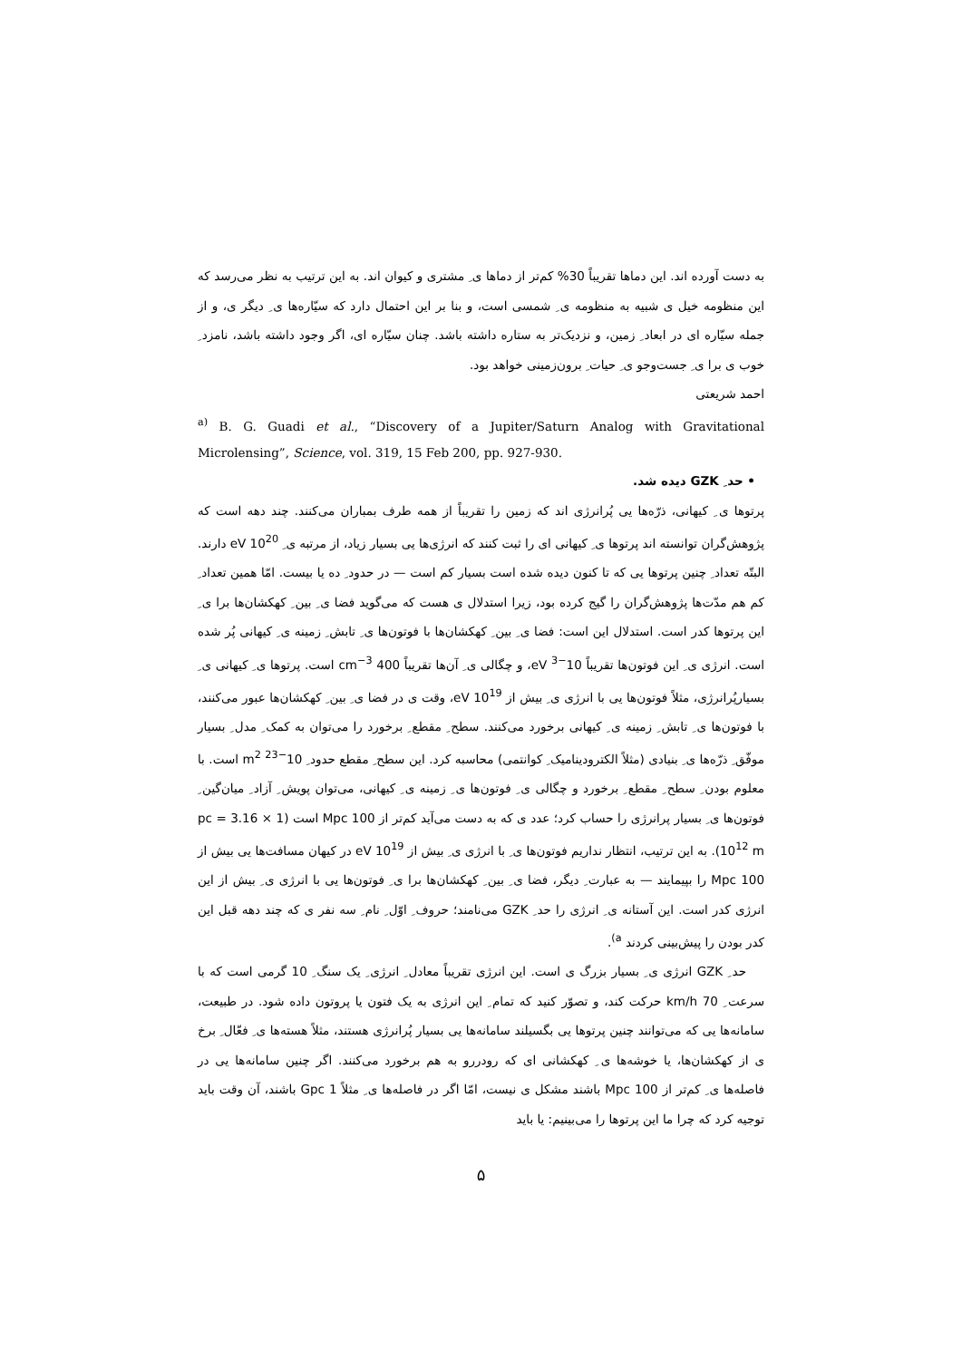به دست آورده اند. این دماها تقریباً 30% کم‌تر از دماها ی ِ مشتری و کیوان اند. به این ترتیب به نظر می‌رسد که این منظومه خیل ی شبیه به منظومه ی ِ شمسی است، و بنا بر این احتمال دارد که سیّاره‌ها ی ِ دیگر ی، و از جمله سیّاره ای در ابعاد ِ زمین، و نزدیک‌تر به ستاره داشته باشد. چنان سیّاره ای، اگر وجود داشته باشد، نامزد ِ خوب ی برا ی ِ جست‌وجو ی ِ حیات ِ برون‌زمینی خواهد بود.
احمد شریعتی
<sup>a)</sup> B. G. Guadi et al., “Discovery of a Jupiter/Saturn Analog with Gravitational Microlensing”, Science, vol. 319, 15 Feb 200, pp. 927-930.
• حد ِ GZK دیده شد.
پرتوها ی ِ کیهانی، ذرّه‌ها یی پُرانرژی اند که زمین را تقریباً از همه طرف بمباران می‌کنند. چند دهه است که پژوهش‌گران توانسته اند پرتوها ی ِ کیهانی ای را ثبت کنند که انرژی‌ها یی بسیار زیاد، از مرتبه ی ِ 10<sup>20</sup> eV دارند. البتّه تعداد ِ چنین پرتوها یی که تا کنون دیده شده است بسیار کم است — در حدود ِ ده یا بیست. امّا همین تعداد ِ کم هم مدّت‌ها پژوهش‌گران را گیج کرده بود، زیرا استدلال ی هست که می‌گوید فضا ی ِ بین ِ کهکشان‌ها برا ی ِ این پرتوها کدر است. استدلال این است: فضا ی ِ بین ِ کهکشان‌ها با فوتون‌ها ی ِ تابش ِ زمینه ی ِ کیهانی پُر شده است. انرژی ی ِ این فوتون‌ها تقریباً 10<sup>−3</sup> eV، و چگالی ی ِ آن‌ها تقریباً 400 cm<sup>−3</sup> است. پرتوها ی ِ کیهانی ی ِ بسیارپُرانرژی، مثلاً فوتون‌ها یی با انرژی ی ِ بیش از 10<sup>19</sup> eV، وقت ی در فضا ی ِ بین ِ کهکشان‌ها عبور می‌کنند، با فوتون‌ها ی ِ تابش ِ زمینه ی ِ کیهانی برخورد می‌کنند. سطح ِ مقطع ِ برخورد را می‌توان به کمک ِ مدل ِ بسیار موفّق ِ ذرّه‌ها ی ِ بنیادی (مثلاً الکترودینامیک ِ کوانتمی) محاسبه کرد. این سطح ِ مقطع حدود ِ 10<sup>−23</sup> m<sup>2</sup> است. با معلوم بودن ِ سطح ِ مقطع ِ برخورد و چگالی ی ِ فوتون‌ها ی ِ زمینه ی ِ کیهانی، می‌توان پویش ِ آزاد ِ میان‌گین ِ فوتون‌ها ی ِ بسیار پرانرژی را حساب کرد؛ عدد ی که به دست می‌آید کم‌تر از 100 Mpc است (1 pc = 3.16 × 10<sup>12</sup> m). به این ترتیب، انتظار نداریم فوتون‌ها ی ِ با انرژی ی ِ بیش از 10<sup>19</sup> eV در کیهان مسافت‌ها یی بیش از 100 Mpc را بپیمایند — به عبارت ِ دیگر، فضا ی ِ بین ِ کهکشان‌ها برا ی ِ فوتون‌ها یی با انرژی ی ِ بیش از این انرژی کدر است. این آستانه ی ِ انرژی را حد ِ GZK می‌نامند؛ حروف ِ اوّل ِ نام ِ سه نفر ی که چند دهه قبل این کدر بودن را پیش‌بینی کردند <sup>a)</sup>.
حد ِ GZK انرژی ی ِ بسیار بزرگ ی است. این انرژی تقریباً معادل ِ انرژی ِ یک سنگ ِ 10 گرمی است که با سرعت ِ 70 km/h حرکت کند، و تصوّر کنید که تمام ِ این انرژی به یک فتون یا پروتون داده شود. در طبیعت، سامانه‌ها یی که می‌توانند چنین پرتوها یی بگسیلند سامانه‌ها یی بسیار پُرانرژی هستند، مثلاً هسته‌ها ی ِ فعّال ِ برخ ی از کهکشان‌ها، یا خوشه‌ها ی ِ کهکشانی ای که رودررو به هم برخورد می‌کنند. اگر چنین سامانه‌ها یی در فاصله‌ها ی ِ کم‌تر از 100 Mpc باشند مشکل ی نیست، امّا اگر در فاصله‌ها ی ِ مثلاً 1 Gpc باشند، آن وقت باید توجیه کرد که چرا ما این پرتوها را می‌بینیم: یا باید
۵